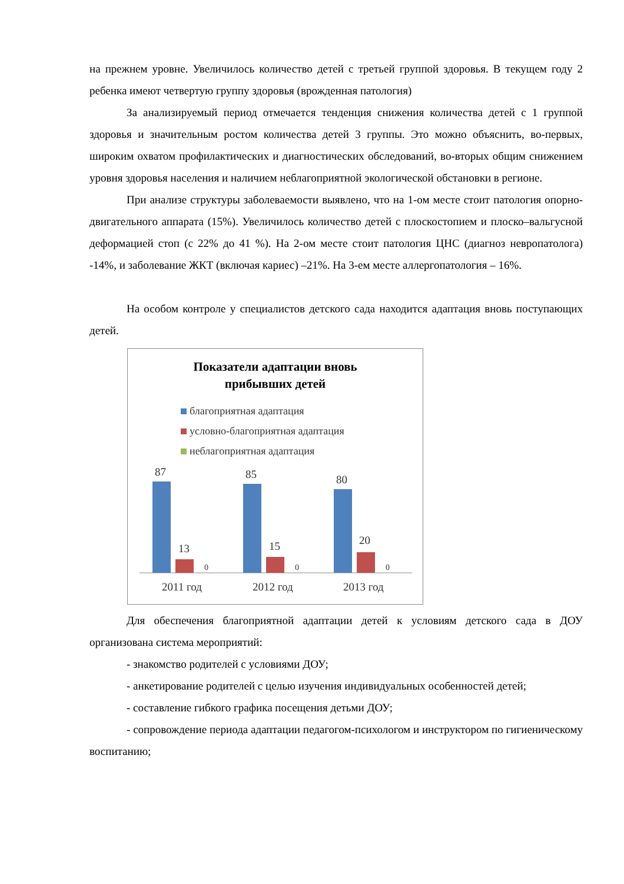на прежнем уровне. Увеличилось количество детей с третьей группой здоровья. В текущем году 2 ребенка имеют четвертую группу здоровья (врожденная патология)
За анализируемый период отмечается тенденция снижения количества детей с 1 группой здоровья и значительным ростом количества детей 3 группы. Это можно объяснить, во-первых, широким охватом профилактических и диагностических обследований, во-вторых общим снижением уровня здоровья населения и наличием неблагоприятной экологической обстановки в регионе.
При анализе структуры заболеваемости выявлено, что на 1-ом месте стоит патология опорно-двигательного аппарата (15%). Увеличилось количество детей с плоскостопием и плоско–вальгусной деформацией стоп (с 22% до 41 %). На 2-ом месте стоит патология ЦНС (диагноз невропатолога) -14%, и заболевание ЖКТ (включая кариес) –21%. На 3-ем месте аллергопатология – 16%.
На особом контроле у специалистов детского сада находится адаптация вновь поступающих детей.
Показатели адаптации вновь
прибывших детей
благоприятная адаптация
условно-благоприятная адаптация
неблагоприятная адаптация
87
13
0
85
15
0
80
20
0
2011 год
2012 год
2013 год
Для обеспечения благоприятной адаптации детей к условиям детского сада в ДОУ организована система мероприятий:
- знакомство родителей с условиями ДОУ;
- анкетирование родителей с целью изучения индивидуальных особенностей детей;
- составление гибкого графика посещения детьми ДОУ;
- сопровождение периода адаптации педагогом-психологом и инструктором по гигиеническому воспитанию;